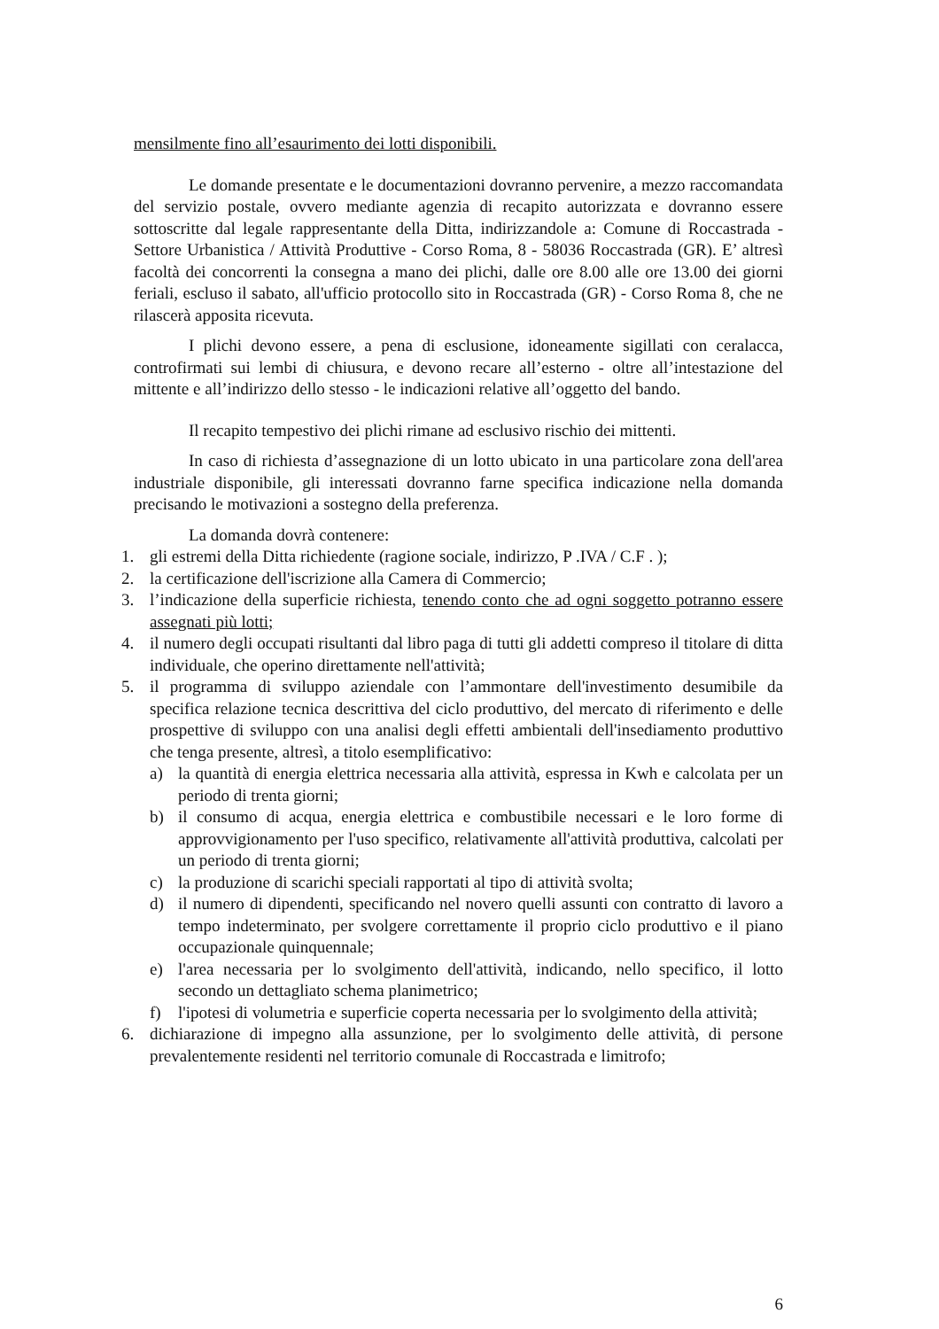mensilmente fino all’esaurimento dei lotti disponibili.
Le domande presentate e le documentazioni dovranno pervenire, a mezzo raccomandata del servizio postale, ovvero mediante agenzia di recapito autorizzata e dovranno essere sottoscritte dal legale rappresentante della Ditta, indirizzandole a: Comune di Roccastrada - Settore Urbanistica / Attività Produttive - Corso Roma, 8 - 58036 Roccastrada (GR). E’ altresì facoltà dei concorrenti la consegna a mano dei plichi, dalle ore 8.00 alle ore 13.00 dei giorni feriali, escluso il sabato, all'ufficio protocollo sito in Roccastrada (GR) - Corso Roma 8, che ne rilascerà apposita ricevuta.
I plichi devono essere, a pena di esclusione, idoneamente sigillati con ceralacca, controfirmati sui lembi di chiusura, e devono recare all’esterno - oltre all’intestazione del mittente e all’indirizzo dello stesso - le indicazioni relative all’oggetto del bando.
Il recapito tempestivo dei plichi rimane ad esclusivo rischio dei mittenti.
In caso di richiesta d’assegnazione di un lotto ubicato in una particolare zona dell'area industriale disponibile, gli interessati dovranno farne specifica indicazione nella domanda precisando le motivazioni a sostegno della preferenza.
La domanda dovrà contenere:
1. gli estremi della Ditta richiedente (ragione sociale, indirizzo, P .IVA / C.F . );
2. la certificazione dell'iscrizione alla Camera di Commercio;
3. l’indicazione della superficie richiesta, tenendo conto che ad ogni soggetto potranno essere assegnati più lotti;
4. il numero degli occupati risultanti dal libro paga di tutti gli addetti compreso il titolare di ditta individuale, che operino direttamente nell'attività;
5. il programma di sviluppo aziendale con l’ammontare dell'investimento desumibile da specifica relazione tecnica descrittiva del ciclo produttivo, del mercato di riferimento e delle prospettive di sviluppo con una analisi degli effetti ambientali dell'insediamento produttivo che tenga presente, altresì, a titolo esemplificativo:
a) la quantità di energia elettrica necessaria alla attività, espressa in Kwh e calcolata per un periodo di trenta giorni;
b) il consumo di acqua, energia elettrica e combustibile necessari e le loro forme di approvvigionamento per l'uso specifico, relativamente all'attività produttiva, calcolati per un periodo di trenta giorni;
c) la produzione di scarichi speciali rapportati al tipo di attività svolta;
d) il numero di dipendenti, specificando nel novero quelli assunti con contratto di lavoro a tempo indeterminato, per svolgere correttamente il proprio ciclo produttivo e il piano occupazionale quinquennale;
e) l'area necessaria per lo svolgimento dell'attività, indicando, nello specifico, il lotto secondo un dettagliato schema planimetrico;
f) l'ipotesi di volumetria e superficie coperta necessaria per lo svolgimento della attività;
6. dichiarazione di impegno alla assunzione, per lo svolgimento delle attività, di persone prevalentemente residenti nel territorio comunale di Roccastrada e limitrofo;
6